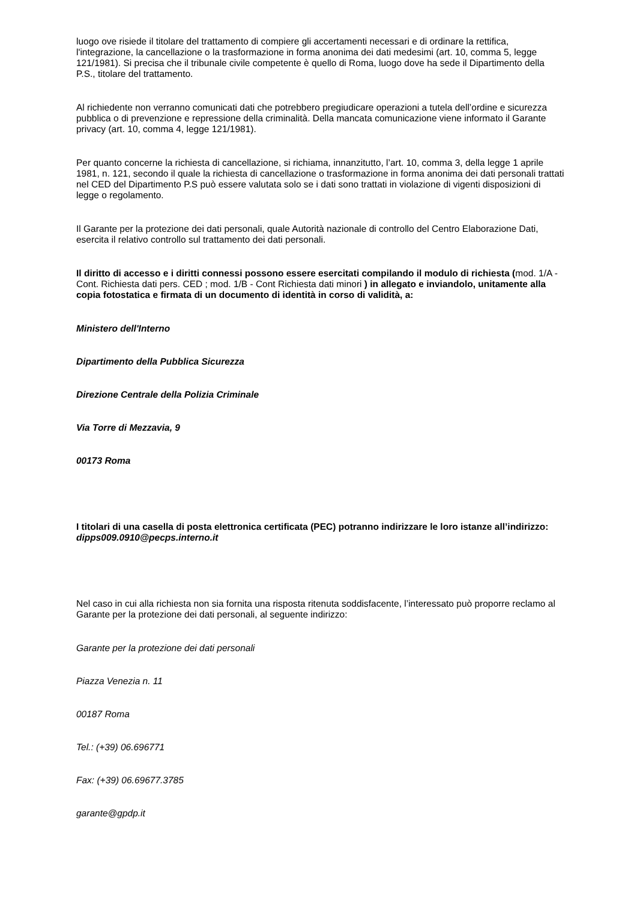luogo ove risiede il titolare del trattamento di compiere gli accertamenti necessari e di ordinare la rettifica, l'integrazione, la cancellazione o la trasformazione in forma anonima dei dati medesimi (art. 10, comma 5, legge 121/1981). Si precisa che il tribunale civile competente è quello di Roma, luogo dove ha sede il Dipartimento della P.S., titolare del trattamento.
Al richiedente non verranno comunicati dati che potrebbero pregiudicare operazioni a tutela dell’ordine e sicurezza pubblica o di prevenzione e repressione della criminalità. Della mancata comunicazione viene informato il Garante privacy (art. 10, comma 4, legge 121/1981).
Per quanto concerne la richiesta di cancellazione, si richiama, innanzitutto, l’art. 10, comma 3, della legge 1 aprile 1981, n. 121, secondo il quale la richiesta di cancellazione o trasformazione in forma anonima dei dati personali trattati nel CED del Dipartimento P.S può essere valutata solo se i dati sono trattati in violazione di vigenti disposizioni di legge o regolamento.
Il Garante per la protezione dei dati personali, quale Autorità nazionale di controllo del Centro Elaborazione Dati, esercita il relativo controllo sul trattamento dei dati personali.
Il diritto di accesso e i diritti connessi possono essere esercitati compilando il modulo di richiesta (mod. 1/A - Cont. Richiesta dati pers. CED ; mod. 1/B - Cont Richiesta dati minori ) in allegato e inviandolo, unitamente alla copia fotostatica e firmata di un documento di identità in corso di validità, a:
Ministero dell'Interno
Dipartimento della Pubblica Sicurezza
Direzione Centrale della Polizia Criminale
Via Torre di Mezzavia, 9
00173 Roma
I titolari di una casella di posta elettronica certificata (PEC) potranno indirizzare le loro istanze all’indirizzo: dipps009.0910@pecps.interno.it
Nel caso in cui alla richiesta non sia fornita una risposta ritenuta soddisfacente, l’interessato può proporre reclamo al Garante per la protezione dei dati personali, al seguente indirizzo:
Garante per la protezione dei dati personali
Piazza Venezia n. 11
00187 Roma
Tel.: (+39) 06.696771
Fax: (+39) 06.69677.3785
garante@gpdp.it